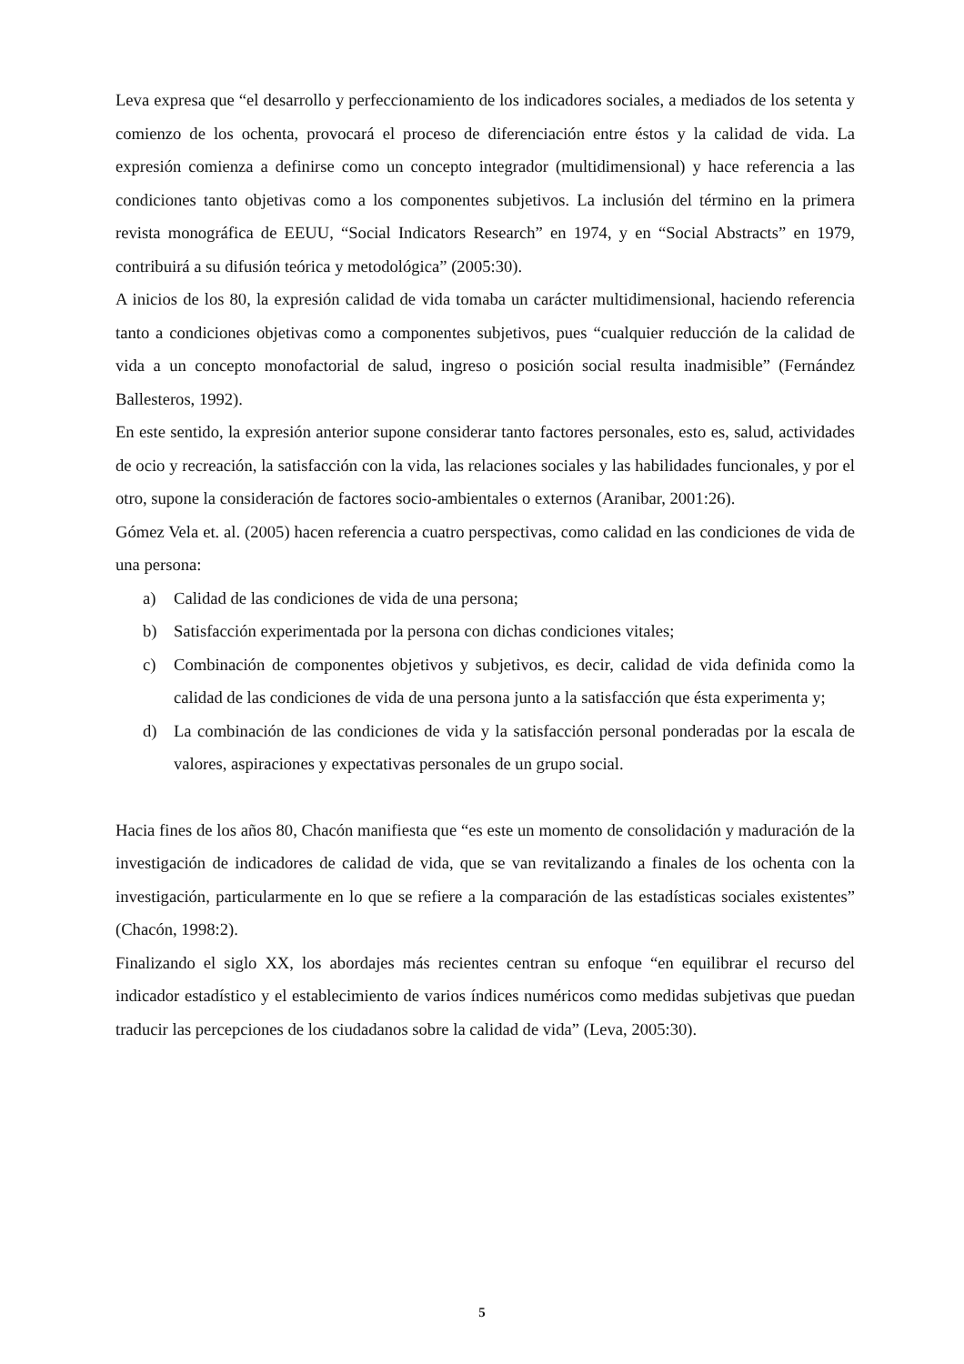Leva expresa que “el desarrollo y perfeccionamiento de los indicadores sociales, a mediados de los setenta y comienzo de los ochenta, provocará el proceso de diferenciación entre éstos y la calidad de vida. La expresión comienza a definirse como un concepto integrador (multidimensional) y hace referencia a las condiciones tanto objetivas como a los componentes subjetivos. La inclusión del término en la primera revista monográfica de EEUU, “Social Indicators Research” en 1974, y en “Social Abstracts” en 1979, contribuirá a su difusión teórica y metodológica” (2005:30).
A inicios de los 80, la expresión calidad de vida tomaba un carácter multidimensional, haciendo referencia tanto a condiciones objetivas como a componentes subjetivos, pues “cualquier reducción de la calidad de vida a un concepto monofactorial de salud, ingreso o posición social resulta inadmisible” (Fernández Ballesteros, 1992).
En este sentido, la expresión anterior supone considerar tanto factores personales, esto es, salud, actividades de ocio y recreación, la satisfacción con la vida, las relaciones sociales y las habilidades funcionales, y por el otro, supone la consideración de factores socio-ambientales o externos (Aranibar, 2001:26).
Gómez Vela et. al. (2005) hacen referencia a cuatro perspectivas, como calidad en las condiciones de vida de una persona:
a) Calidad de las condiciones de vida de una persona;
b) Satisfacción experimentada por la persona con dichas condiciones vitales;
c) Combinación de componentes objetivos y subjetivos, es decir, calidad de vida definida como la calidad de las condiciones de vida de una persona junto a la satisfacción que ésta experimenta y;
d) La combinación de las condiciones de vida y la satisfacción personal ponderadas por la escala de valores, aspiraciones y expectativas personales de un grupo social.
Hacia fines de los años 80, Chacón manifiesta que “es este un momento de consolidación y maduración de la investigación de indicadores de calidad de vida, que se van revitalizando a finales de los ochenta con la investigación, particularmente en lo que se refiere a la comparación de las estadísticas sociales existentes” (Chacón, 1998:2).
Finalizando el siglo XX, los abordajes más recientes centran su enfoque “en equilibrar el recurso del indicador estadístico y el establecimiento de varios índices numéricos como medidas subjetivas que puedan traducir las percepciones de los ciudadanos sobre la calidad de vida” (Leva, 2005:30).
5